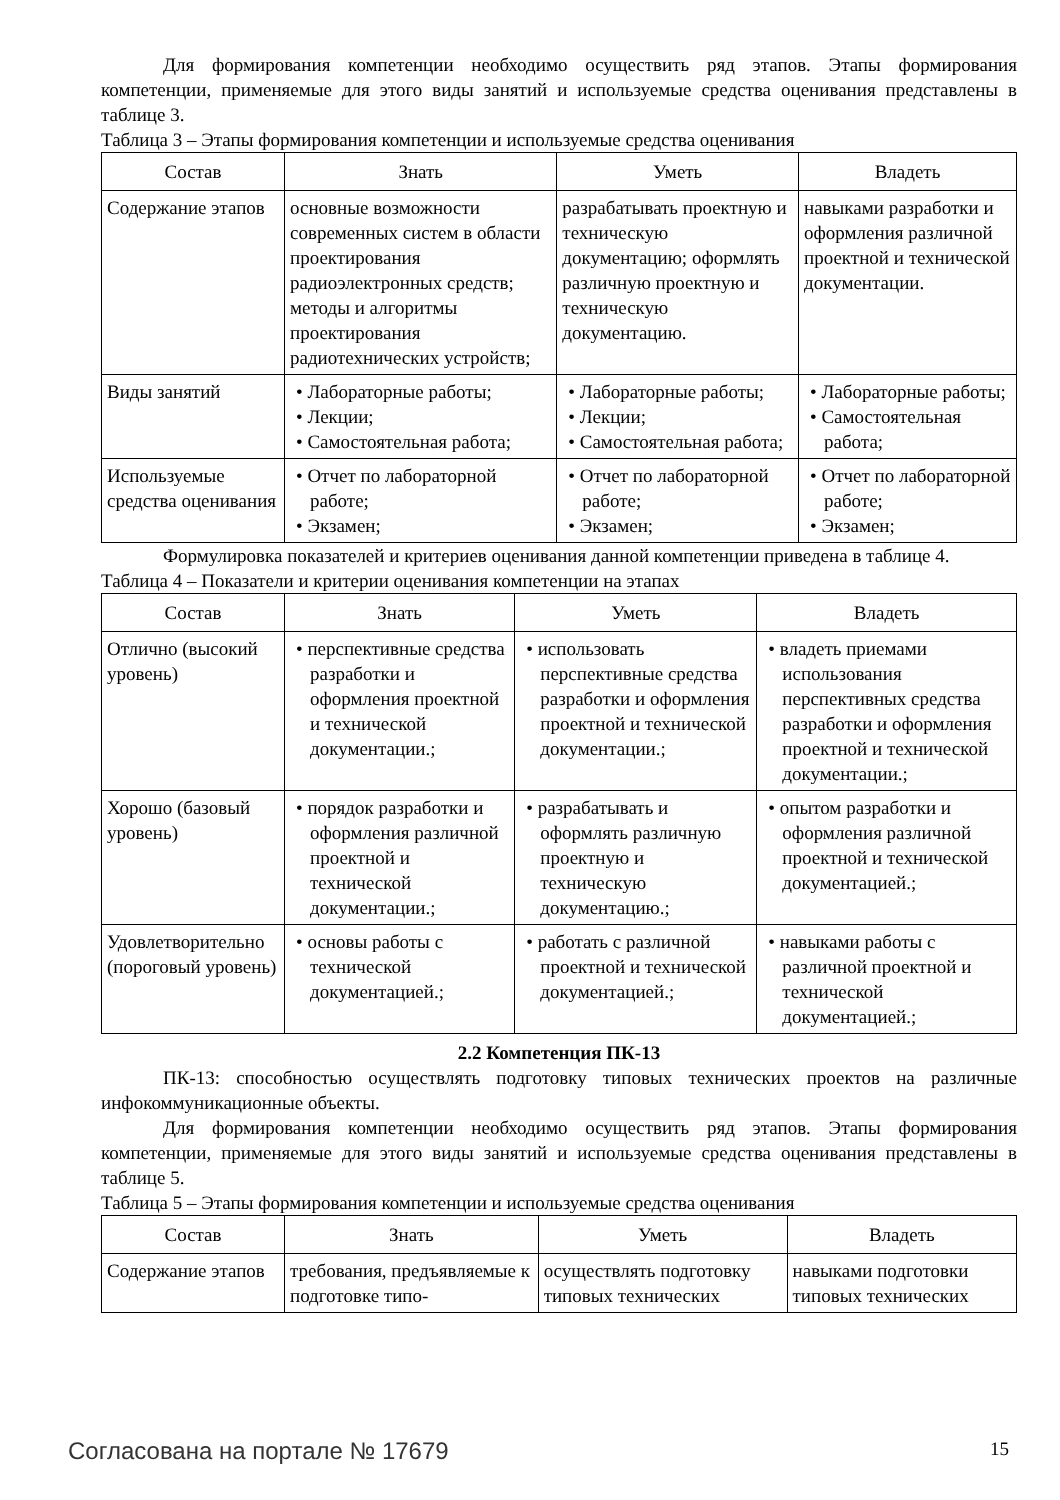Для формирования компетенции необходимо осуществить ряд этапов. Этапы формирования компетенции, применяемые для этого виды занятий и используемые средства оценивания представлены в таблице 3.
Таблица 3 – Этапы формирования компетенции и используемые средства оценивания
| Состав | Знать | Уметь | Владеть |
| --- | --- | --- | --- |
| Содержание этапов | основные возможности современных систем в области проектирования радиоэлектронных средств; методы и алгоритмы проектирования радиотехнических устройств; | разрабатывать проектную и техническую документацию; оформлять различную проектную и техническую документацию. | навыками разработки и оформления различной проектной и технической документации. |
| Виды занятий | • Лабораторные работы; • Лекции; • Самостоятельная работа; | • Лабораторные работы; • Лекции; • Самостоятельная работа; | • Лабораторные работы; • Самостоятельная работа; |
| Используемые средства оценивания | • Отчет по лабораторной работе; • Экзамен; | • Отчет по лабораторной работе; • Экзамен; | • Отчет по лабораторной работе; • Экзамен; |
Формулировка показателей и критериев оценивания данной компетенции приведена в таблице 4.
Таблица 4 – Показатели и критерии оценивания компетенции на этапах
| Состав | Знать | Уметь | Владеть |
| --- | --- | --- | --- |
| Отлично (высокий уровень) | • перспективные средства разработки и оформления проектной и технической документации.; | • использовать перспективные средства разработки и оформления проектной и технической документации.; | • владеть приемами использования перспективных средства разработки и оформления проектной и технической документации.; |
| Хорошо (базовый уровень) | • порядок разработки и оформления различной проектной и технической документации.; | • разрабатывать и оформлять различную проектную и техническую документацию.; | • опытом разработки и оформления различной проектной и технической документацией.; |
| Удовлетворительно (пороговый уровень) | • основы работы с технической документацией.; | • работать с различной проектной и технической документацией.; | • навыками работы с различной проектной и технической документацией.; |
2.2 Компетенция ПК-13
ПК-13: способностью осуществлять подготовку типовых технических проектов на различные инфокоммуникационные объекты.
Для формирования компетенции необходимо осуществить ряд этапов. Этапы формирования компетенции, применяемые для этого виды занятий и используемые средства оценивания представлены в таблице 5.
Таблица 5 – Этапы формирования компетенции и используемые средства оценивания
| Состав | Знать | Уметь | Владеть |
| --- | --- | --- | --- |
| Содержание этапов | требования, предъявляемые к подготовке типо- | осуществлять подготовку типовых технических | навыками подготовки типовых технических |
Согласована на портале № 17679 15